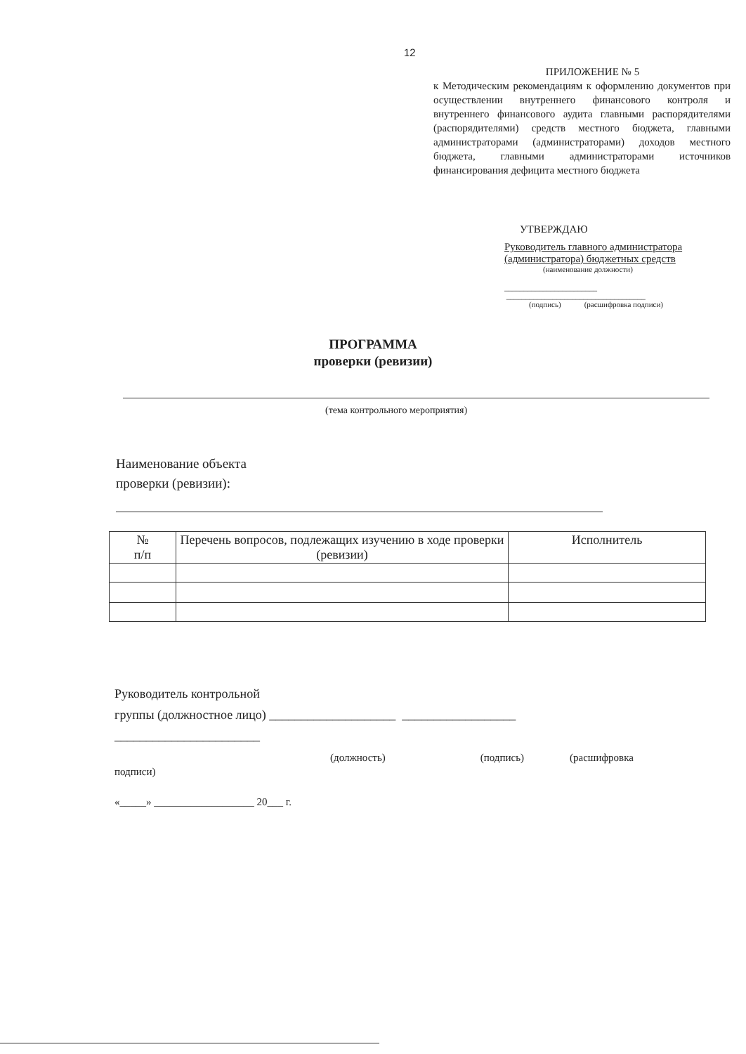12
ПРИЛОЖЕНИЕ № 5
к Методическим рекомендациям к оформлению документов при осуществлении внутреннего финансового контроля и внутреннего финансового аудита главными распорядителями (распорядителями) средств местного бюджета, главными администраторами (администраторами) доходов местного бюджета, главными администраторами источников финансирования дефицита местного бюджета
УТВЕРЖДАЮ
Руководитель главного администратора
(администратора) бюджетных средств
(наименование должности)
________________________ ____________________________________
(подпись) (расшифровка подписи)
ПРОГРАММА
проверки (ревизии)
(тема контрольного мероприятия)
Наименование объекта
проверки (ревизии):
| № п/п | Перечень вопросов, подлежащих изучению в ходе проверки (ревизии) | Исполнитель |
| --- | --- | --- |
Руководитель контрольной
группы (должностное лицо) ____________________ __________________
_______________________
(должность) (подпись) (расшифровка
подписи)
«_____» ___________________ 20___ г.